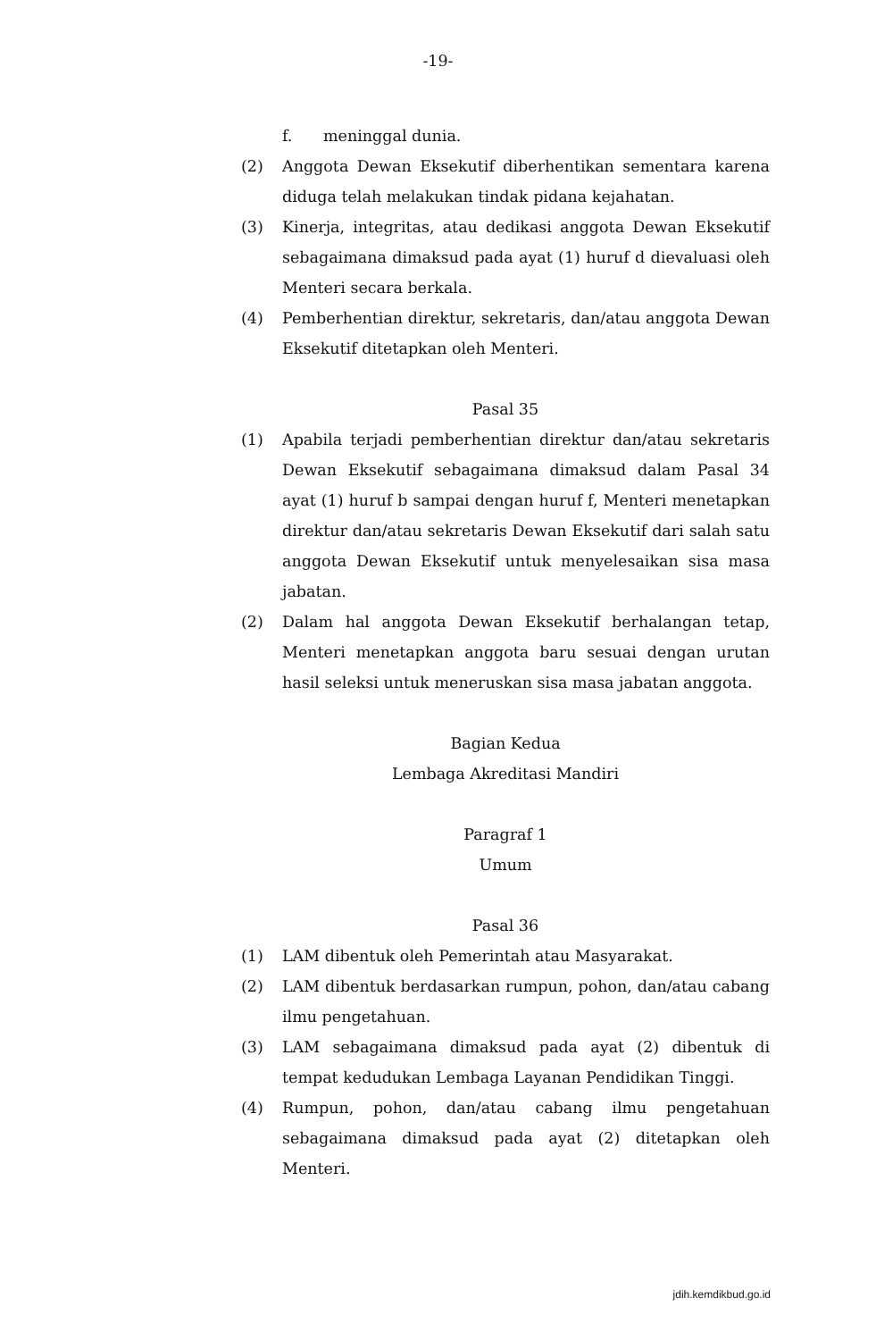-19-
f. meninggal dunia.
(2) Anggota Dewan Eksekutif diberhentikan sementara karena diduga telah melakukan tindak pidana kejahatan.
(3) Kinerja, integritas, atau dedikasi anggota Dewan Eksekutif sebagaimana dimaksud pada ayat (1) huruf d dievaluasi oleh Menteri secara berkala.
(4) Pemberhentian direktur, sekretaris, dan/atau anggota Dewan Eksekutif ditetapkan oleh Menteri.
Pasal 35
(1) Apabila terjadi pemberhentian direktur dan/atau sekretaris Dewan Eksekutif sebagaimana dimaksud dalam Pasal 34 ayat (1) huruf b sampai dengan huruf f, Menteri menetapkan direktur dan/atau sekretaris Dewan Eksekutif dari salah satu anggota Dewan Eksekutif untuk menyelesaikan sisa masa jabatan.
(2) Dalam hal anggota Dewan Eksekutif berhalangan tetap, Menteri menetapkan anggota baru sesuai dengan urutan hasil seleksi untuk meneruskan sisa masa jabatan anggota.
Bagian Kedua
Lembaga Akreditasi Mandiri
Paragraf 1
Umum
Pasal 36
(1) LAM dibentuk oleh Pemerintah atau Masyarakat.
(2) LAM dibentuk berdasarkan rumpun, pohon, dan/atau cabang ilmu pengetahuan.
(3) LAM sebagaimana dimaksud pada ayat (2) dibentuk di tempat kedudukan Lembaga Layanan Pendidikan Tinggi.
(4) Rumpun, pohon, dan/atau cabang ilmu pengetahuan sebagaimana dimaksud pada ayat (2) ditetapkan oleh Menteri.
jdih.kemdikbud.go.id